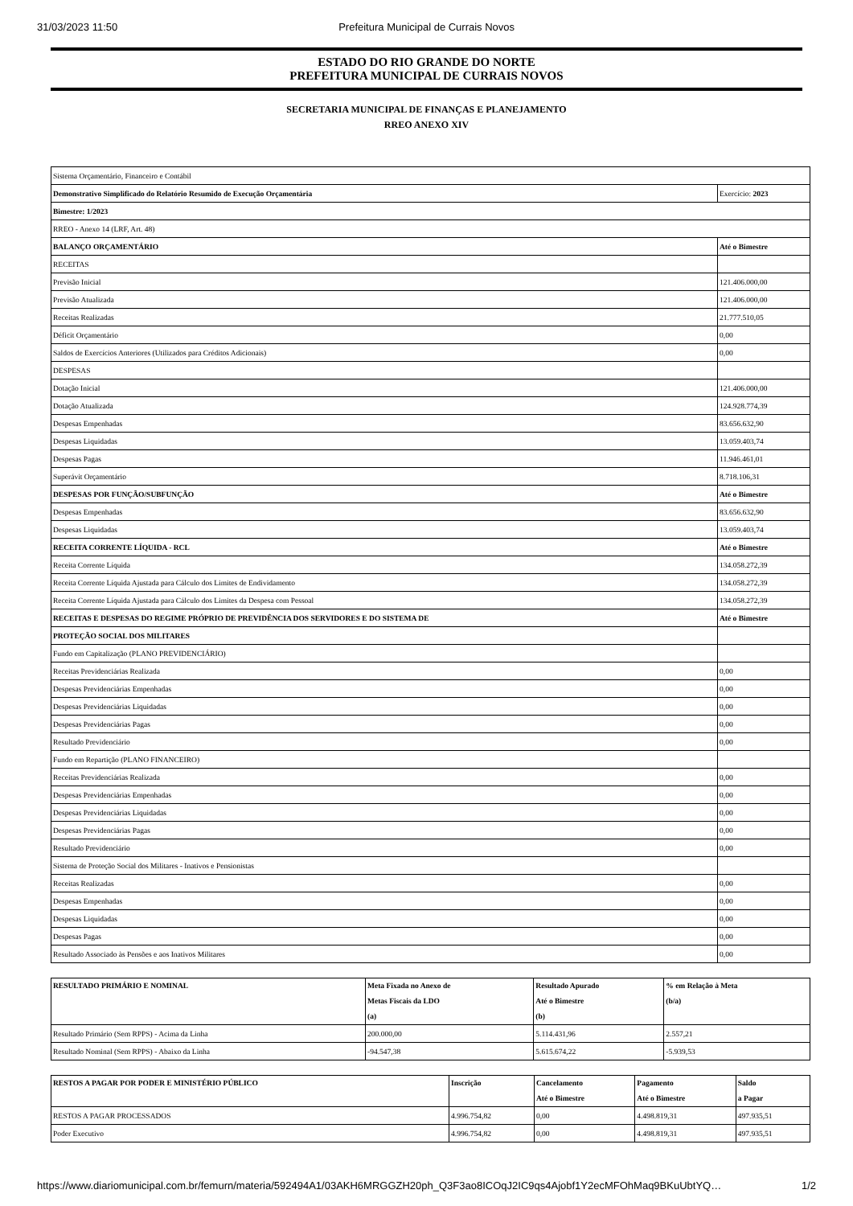31/03/2023 11:50 Prefeitura Municipal de Currais Novos
ESTADO DO RIO GRANDE DO NORTE
PREFEITURA MUNICIPAL DE CURRAIS NOVOS
SECRETARIA MUNICIPAL DE FINANÇAS E PLANEJAMENTO
RREO ANEXO XIV
| Sistema Orçamentário, Financeiro e Contábil | |
| Demonstrativo Simplificado do Relatório Resumido de Execução Orçamentária | Exercício: 2023 |
| Bimestre: 1/2023 | |
| RREO - Anexo 14 (LRF, Art. 48) | |
| BALANÇO ORÇAMENTÁRIO | Até o Bimestre |
| RECEITAS | |
| Previsão Inicial | 121.406.000,00 |
| Previsão Atualizada | 121.406.000,00 |
| Receitas Realizadas | 21.777.510,05 |
| Déficit Orçamentário | 0,00 |
| Saldos de Exercícios Anteriores (Utilizados para Créditos Adicionais) | 0,00 |
| DESPESAS | |
| Dotação Inicial | 121.406.000,00 |
| Dotação Atualizada | 124.928.774,39 |
| Despesas Empenhadas | 83.656.632,90 |
| Despesas Liquidadas | 13.059.403,74 |
| Despesas Pagas | 11.946.461,01 |
| Superávit Orçamentário | 8.718.106,31 |
| DESPESAS POR FUNÇÃO/SUBFUNÇÃO | Até o Bimestre |
| Despesas Empenhadas | 83.656.632,90 |
| Despesas Liquidadas | 13.059.403,74 |
| RECEITA CORRENTE LÍQUIDA - RCL | Até o Bimestre |
| Receita Corrente Líquida | 134.058.272,39 |
| Receita Corrente Líquida Ajustada para Cálculo dos Limites de Endividamento | 134.058.272,39 |
| Receita Corrente Líquida Ajustada para Cálculo dos Limites da Despesa com Pessoal | 134.058.272,39 |
| RECEITAS E DESPESAS DO REGIME PRÓPRIO DE PREVIDÊNCIA DOS SERVIDORES E DO SISTEMA DE | Até o Bimestre |
| PROTEÇÃO SOCIAL DOS MILITARES | |
| Fundo em Capitalização (PLANO PREVIDENCIÁRIO) | |
| Receitas Previdenciárias Realizada | 0,00 |
| Despesas Previdenciárias Empenhadas | 0,00 |
| Despesas Previdenciárias Liquidadas | 0,00 |
| Despesas Previdenciárias Pagas | 0,00 |
| Resultado Previdenciário | 0,00 |
| Fundo em Repartição (PLANO FINANCEIRO) | |
| Receitas Previdenciárias Realizada | 0,00 |
| Despesas Previdenciárias Empenhadas | 0,00 |
| Despesas Previdenciárias Liquidadas | 0,00 |
| Despesas Previdenciárias Pagas | 0,00 |
| Resultado Previdenciário | 0,00 |
| Sistema de Proteção Social dos Militares - Inativos e Pensionistas | |
| Receitas Realizadas | 0,00 |
| Despesas Empenhadas | 0,00 |
| Despesas Liquidadas | 0,00 |
| Despesas Pagas | 0,00 |
| Resultado Associado às Pensões e aos Inativos Militares | 0,00 |
| RESULTADO PRIMÁRIO E NOMINAL | Meta Fixada no Anexo de Metas Fiscais da LDO (a) | Resultado Apurado Até o Bimestre (b) | % em Relação à Meta (b/a) |
| --- | --- | --- | --- |
| Resultado Primário (Sem RPPS) - Acima da Linha | 200.000,00 | 5.114.431,96 | 2.557,21 |
| Resultado Nominal (Sem RPPS) - Abaixo da Linha | -94.547,38 | 5.615.674,22 | -5.939,53 |
| RESTOS A PAGAR POR PODER E MINISTÉRIO PÚBLICO | Inscrição | Cancelamento Até o Bimestre | Pagamento Até o Bimestre | Saldo a Pagar |
| --- | --- | --- | --- | --- |
| RESTOS A PAGAR PROCESSADOS | 4.996.754,82 | 0,00 | 4.498.819,31 | 497.935,51 |
| Poder Executivo | 4.996.754,82 | 0,00 | 4.498.819,31 | 497.935,51 |
https://www.diariomunicipal.com.br/femurn/materia/592494A1/03AKH6MRGGZH20ph_Q3F3ao8ICOqJ2IC9qs4Ajobf1Y2ecMFOhMaq9BKuUbtYQ… 1/2